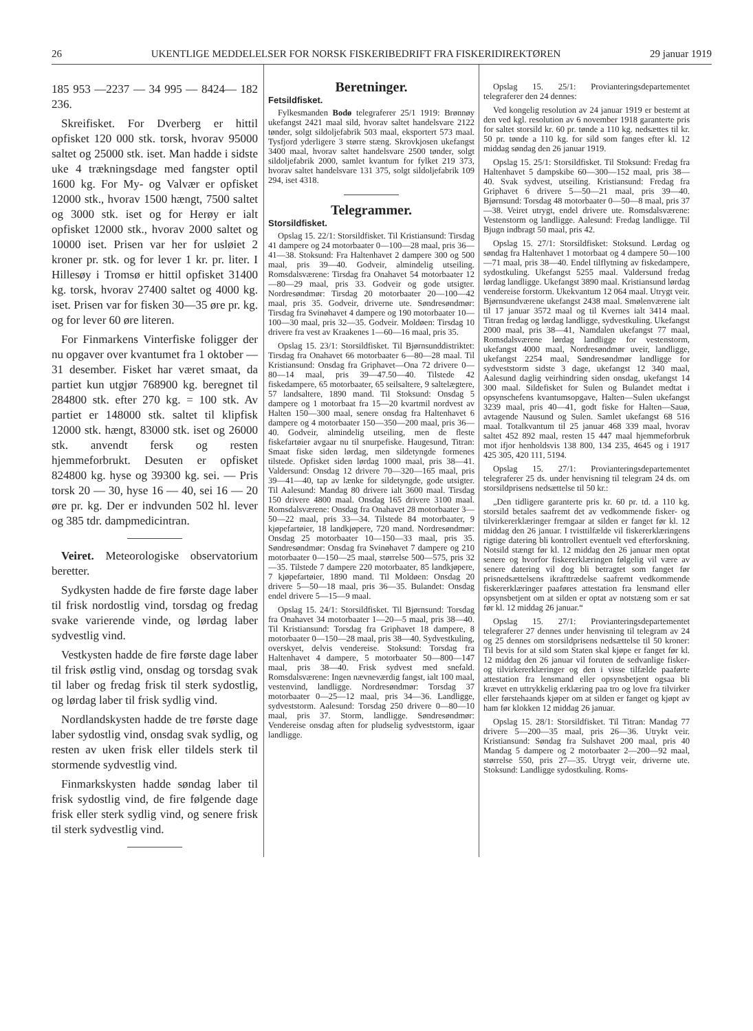26 UKENTLIGE MEDDELELSER FOR NORSK FISKERIBEDRIFT FRA FISKERIDIREKTØREN 29 januar 1919
185 953 —2237 — 34 995 — 8424— 182 236.
Skreifisket. For Dverberg er hittil opfisket 120 000 stk. torsk, hvorav 95000 saltet og 25000 stk. iset. Man hadde i sidste uke 4 trækningsdage med fangster optil 1600 kg. For My- og Valvær er opfisket 12000 stk., hvorav 1500 hængt, 7500 saltet og 3000 stk. iset og for Herøy er ialt opfisket 12000 stk., hvorav 2000 saltet og 10000 iset. Prisen var her for usløiet 2 kroner pr. stk. og for lever 1 kr. pr. liter. I Hillesøy i Tromsø er hittil opfisket 31400 kg. torsk, hvorav 27400 saltet og 4000 kg. iset. Prisen var for fisken 30—35 øre pr. kg. og for lever 60 øre literen.
For Finmarkens Vinterfiske foligger der nu opgaver over kvantumet fra 1 oktober — 31 desember. Fisket har været smaat, da partiet kun utgjør 768900 kg. beregnet til 284800 stk. efter 270 kg. = 100 stk. Av partiet er 148000 stk. saltet til klipfisk 12000 stk. hængt, 83000 stk. iset og 26000 stk. anvendt fersk og resten hjemmeforbrukt. Desuten er opfisket 824800 kg. hyse og 39300 kg. sei. — Pris torsk 20 — 30, hyse 16 — 40, sei 16 — 20 øre pr. kg. Der er indvunden 502 hl. lever og 385 tdr. dampmedicintran.
Veiret. Meteorologiske observatorium beretter.
Sydkysten hadde de fire første dage laber til frisk nordostlig vind, torsdag og fredag svake varierende vinde, og lørdag laber sydvestlig vind.
Vestkysten hadde de fire første dage laber til frisk østlig vind, onsdag og torsdag svak til laber og fredag frisk til sterk sydostlig, og lørdag laber til frisk sydlig vind.
Nordlandskysten hadde de tre første dage laber sydostlig vind, onsdag svak sydlig, og resten av uken frisk eller tildels sterk til stormende sydvestlig vind.
Finmarkskysten hadde søndag laber til frisk sydostlig vind, de fire følgende dage frisk eller sterk sydlig vind, og senere frisk til sterk sydvestlig vind.
Beretninger.
Fetsildfisket.
Fylkesmanden Bodø telegraferer 25/1 1919: Brønnøy ukefangst 2421 maal sild, hvorav saltet handelsvare 2122 tønder, solgt sildoljefabrik 503 maal, eksportert 573 maal. Tysfjord yderligere 3 større stæng. Skrovkjosen ukefangst 3400 maal, hvorav saltet handelsvare 2500 tønder, solgt sildoljefabrik 2000, samlet kvantum for fylket 219 373, hvorav saltet handelsvare 131 375, solgt sildoljefabrik 109 294, iset 4318.
Telegrammer.
Storsildfisket.
Opslag 15. 22/1: Storsildfisket. Til Kristiansund: Tirsdag 41 dampere og 24 motorbaater 0—100—28 maal, pris 36—41—38. Stoksund: Fra Haltenhavet 2 dampere 300 og 500 maal, pris 39—40. Godveir, almindelig utseiling. Romsdalsværene: Tirsdag fra Onahavet 54 motorbaater 12—80—29 maal, pris 33. Godveir og gode utsigter. Nordresøndmør: Tirsdag 20 motorbaater 20—100—42 maal, pris 35. Godveir, driverne ute. Søndresøndmør: Tirsdag fra Svinøhavet 4 dampere og 190 motorbaater 10—100—30 maal, pris 32—35. Godveir. Moldøen: Tirsdag 10 drivere fra vest av Kraakenes 1—60—16 maal, pris 35.
Opslag 15. 23/1: Storsildfisket. Til Bjørnsunddistriktet: Tirsdag fra Onahavet 66 motorbaater 6—80—28 maal. Til Kristiansund: Onsdag fra Griphavet—Ona 72 drivere 0—80—14 maal, pris 39—47.50—40. Tilstede 42 fiskedampere, 65 motorbaater, 65 seilsaltere, 9 saltelægtere, 57 landsaltere, 1890 mand. Til Stoksund: Onsdag 5 dampere og 1 motorbaat fra 15—20 kvartmil nordvest av Halten 150—300 maal, senere onsdag fra Haltenhavet 6 dampere og 4 motorbaater 150—350—200 maal, pris 36—40. Godveir, almindelig utseiling, men de fleste fiskefartøier avgaar nu til snurpefiske. Haugesund, Titran: Smaat fiske siden lørdag, men sildetyngde formenes tilstede. Opfisket siden lørdag 1000 maal, pris 38—41. Valdersund: Onsdag 12 drivere 70—320—165 maal, pris 39—41—40, tap av lænke for sildetyngde, gode utsigter. Til Aalesund: Mandag 80 drivere ialt 3600 maal. Tirsdag 150 drivere 4800 maal. Onsdag 165 drivere 3100 maal. Romsdalsværene: Onsdag fra Onahavet 28 motorbaater 3—50—22 maal, pris 33—34. Tilstede 84 motorbaater, 9 kjøpefartøier, 18 landkjøpere, 720 mand. Nordresøndmør: Onsdag 25 motorbaater 10—150—33 maal, pris 35. Søndresøndmør: Onsdag fra Svinøhavet 7 dampere og 210 motorbaater 0—150—25 maal, størrelse 500—575, pris 32—35. Tilstede 7 dampere 220 motorbaater, 85 landkjøpere, 7 kjøpefartøier, 1890 mand. Til Moldøen: Onsdag 20 drivere 5—50—18 maal, pris 36—35. Bulandet: Onsdag endel drivere 5—15—9 maal.
Opslag 15. 24/1: Storsildfisket. Til Bjørnsund: Torsdag fra Onahavet 34 motorbaater 1—20—5 maal, pris 38—40. Til Kristiansund: Torsdag fra Griphavet 18 dampere, 8 motorbaater 0—150—28 maal, pris 38—40. Sydvestkuling, overskyet, delvis vendereise. Stoksund: Torsdag fra Haltenhavet 4 dampere, 5 motorbaater 50—800—147 maal, pris 38—40. Frisk sydvest med snefald. Romsdalsværene: Ingen nævneværdig fangst, ialt 100 maal, vestenvind, landligge. Nordresøndmør: Torsdag 37 motorbaater 0—25—12 maal, pris 34—36. Landligge, sydveststorm. Aalesund: Torsdag 250 drivere 0—80—10 maal, pris 37. Storm, landligge. Søndresøndmør: Vendereise onsdag aften for pludselig sydveststorm, igaar landligge.
Opslag 15. 25/1: Provianteringsdepartementet telegraferer den 24 dennes:
Ved kongelig resolution av 24 januar 1919 er bestemt at den ved kgl. resolution av 6 november 1918 garanterte pris for saltet storsild kr. 60 pr. tønde a 110 kg. nedsættes til kr. 50 pr. tønde a 110 kg. for sild som fanges efter kl. 12 middag søndag den 26 januar 1919.
Opslag 15. 25/1: Storsildfisket. Til Stoksund: Fredag fra Haltenhavet 5 dampskibe 60—300—152 maal, pris 38—40. Svak sydvest, utseiling. Kristiansund: Fredag fra Griphavet 6 drivere 5—50—21 maal, pris 39—40. Bjørnsund: Torsdag 48 motorbaater 0—50—8 maal, pris 37—38. Veiret utrygt, endel drivere ute. Romsdalsværene: Vestenstorm og landligge. Aalesund: Fredag landligge. Til Bjugn indbragt 50 maal, pris 42.
Opslag 15. 27/1: Storsildfisket: Stoksund. Lørdag og søndag fra Haltenhavet 1 motorbaat og 4 dampere 50—100—71 maal, pris 38—40. Endel tilflytning av fiskedampere, sydostkuling. Ukefangst 5255 maal. Valdersund fredag lørdag landligge. Ukefangst 3890 maal. Kristiansund lørdag vendereise forstorm. Ukekvantum 12 064 maal. Utrygt veir. Bjørnsundværene ukefangst 2438 maal. Smølenværene ialt til 17 januar 3572 maal og til Kvernes ialt 3414 maal. Titran fredag og lørdag landligge, sydvestkuling. Ukefangst 2000 maal, pris 38—41, Namdalen ukefangst 77 maal, Romsdalsværene lørdag landligge for vestenstorm, ukefangst 4000 maal, Nordresøndmør uveir, landligge, ukefangst 2254 maal, Søndresøndmør landligge for sydveststorm sidste 3 dage, ukefangst 12 340 maal, Aalesund daglig veirhindring siden onsdag, ukefangst 14 300 maal. Sildefisket for Sulen og Bulandet medtat i opsynschefens kvantumsopgave, Halten—Sulen ukefangst 3239 maal, pris 40—41, godt fiske for Halten—Sauø, avtagende Nausund og Sulen. Samlet ukefangst 68 516 maal. Totalkvantum til 25 januar 468 339 maal, hvorav saltet 452 892 maal, resten 15 447 maal hjemmeforbruk mot ifjor henholdsvis 138 800, 134 235, 4645 og i 1917 425 305, 420 111, 5194.
Opslag 15. 27/1: Provianteringsdepartementet telegraferer 25 ds. under henvisning til telegram 24 ds. om storsildprisens nedsættelse til 50 kr.:
„Den tidligere garanterte pris kr. 60 pr. td. a 110 kg. storsild betales saafremt det av vedkommende fisker- og tilvirkererklæringer fremgaar at silden er fanget før kl. 12 middag den 26 januar. I tvisttilfælde vil fiskererklæringens rigtige datering bli kontrollert eventuelt ved efterforskning. Notsild stængt før kl. 12 middag den 26 januar men optat senere og hvorfor fiskererklæringen følgelig vil være av senere datering vil dog bli betragtet som fanget før prisnedsættelsens ikrafttrædelse saafremt vedkommende fiskererklæringer paaføres attestation fra lensmand eller opsynsbetjent om at silden er optat av notstæng som er sat før kl. 12 middag 26 januar.“
Opslag 15. 27/1: Provianteringsdepartementet telegraferer 27 dennes under henvisning til telegram av 24 og 25 dennes om storsildprisens nedsættelse til 50 kroner: Til bevis for at sild som Staten skal kjøpe er fanget før kl. 12 middag den 26 januar vil foruten de sedvanlige fisker- og tilvirkererklæringer og den i visse tilfælde paaførte attestation fra lensmand eller opsynsbetjent ogsaa bli krævet en uttrykkelig erklæring paa tro og love fra tilvirker eller førstehaands kjøper om at silden er fanget og kjøpt av ham før klokken 12 middag 26 januar.
Opslag 15. 28/1: Storsildfisket. Til Titran: Mandag 77 drivere 5—200—35 maal, pris 26—36. Utrykt veir. Kristiansund: Søndag fra Sulshavet 200 maal, pris 40 Mandag 5 dampere og 2 motorbaater 2—200—92 maal, størrelse 550, pris 27—35. Utrygt veir, driverne ute. Stoksund: Landligge sydostkuling. Roms-